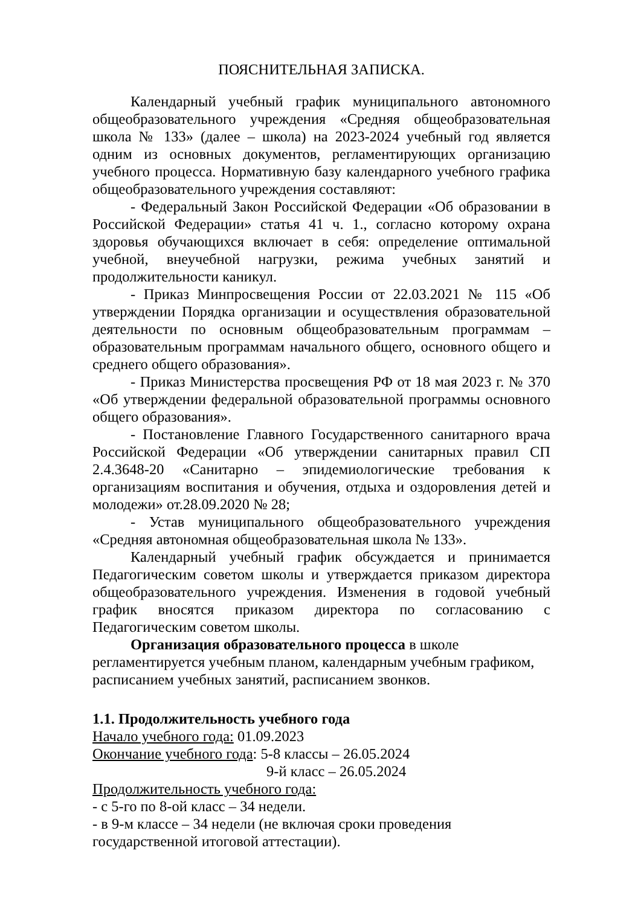ПОЯСНИТЕЛЬНАЯ ЗАПИСКА.
Календарный учебный график муниципального автономного общеобразовательного учреждения «Средняя общеобразовательная школа № 133» (далее – школа) на 2023-2024 учебный год является одним из основных документов, регламентирующих организацию учебного процесса. Нормативную базу календарного учебного графика общеобразовательного учреждения составляют:
- Федеральный Закон Российской Федерации «Об образовании в Российской Федерации» статья 41 ч. 1., согласно которому охрана здоровья обучающихся включает в себя: определение оптимальной учебной, внеучебной нагрузки, режима учебных занятий и продолжительности каникул.
- Приказ Минпросвещения России от 22.03.2021 № 115 «Об утверждении Порядка организации и осуществления образовательной деятельности по основным общеобразовательным программам – образовательным программам начального общего, основного общего и среднего общего образования».
- Приказ Министерства просвещения РФ от 18 мая 2023 г. № 370 «Об утверждении федеральной образовательной программы основного общего образования».
- Постановление Главного Государственного санитарного врача Российской Федерации «Об утверждении санитарных правил СП 2.4.3648-20 «Санитарно – эпидемиологические требования к организациям воспитания и обучения, отдыха и оздоровления детей и молодежи» от.28.09.2020 № 28;
- Устав муниципального общеобразовательного учреждения «Средняя автономная общеобразовательная школа № 133».
Календарный учебный график обсуждается и принимается Педагогическим советом школы и утверждается приказом директора общеобразовательного учреждения. Изменения в годовой учебный график вносятся приказом директора по согласованию с Педагогическим советом школы.
Организация образовательного процесса в школе регламентируется учебным планом, календарным учебным графиком, расписанием учебных занятий, расписанием звонков.
1.1. Продолжительность учебного года
Начало учебного года: 01.09.2023
Окончание учебного года: 5-8 классы – 26.05.2024
9-й класс – 26.05.2024
Продолжительность учебного года:
- с 5-го по 8-ой класс – 34 недели.
- в 9-м классе – 34 недели (не включая сроки проведения государственной итоговой аттестации).